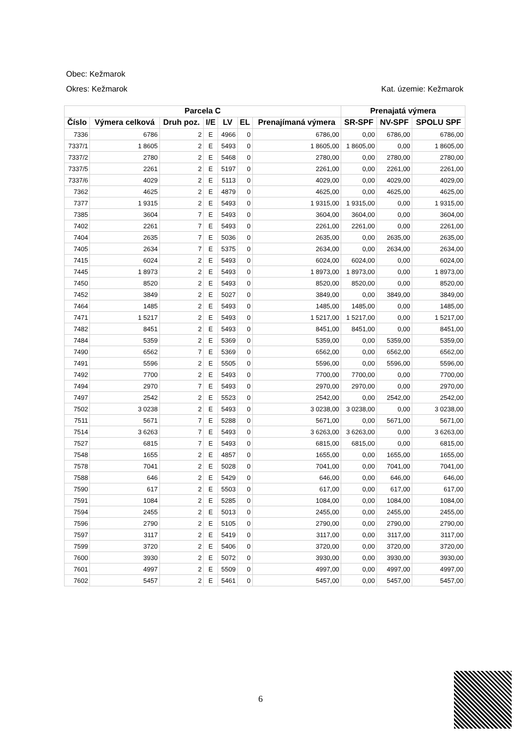Obec: Kežmarok
Okres: Kežmarok Kat. územie: Kežmarok
| Parcela C | | | | | | | Prenajatá výmera | | |
| --- | --- | --- | --- | --- | --- | --- | --- | --- | --- |
| Číslo | Výmera celková | Druh poz. | I/E | LV | EL | Prenajímaná výmera | SR-SPF | NV-SPF | SPOLU SPF |
| 7336 | 6786 | 2 | E | 4966 | 0 | 6786,00 | 0,00 | 6786,00 | 6786,00 |
| 7337/1 | 1 8605 | 2 | E | 5493 | 0 | 1 8605,00 | 1 8605,00 | 0,00 | 1 8605,00 |
| 7337/2 | 2780 | 2 | E | 5468 | 0 | 2780,00 | 0,00 | 2780,00 | 2780,00 |
| 7337/5 | 2261 | 2 | E | 5197 | 0 | 2261,00 | 0,00 | 2261,00 | 2261,00 |
| 7337/6 | 4029 | 2 | E | 5113 | 0 | 4029,00 | 0,00 | 4029,00 | 4029,00 |
| 7362 | 4625 | 2 | E | 4879 | 0 | 4625,00 | 0,00 | 4625,00 | 4625,00 |
| 7377 | 1 9315 | 2 | E | 5493 | 0 | 1 9315,00 | 1 9315,00 | 0,00 | 1 9315,00 |
| 7385 | 3604 | 7 | E | 5493 | 0 | 3604,00 | 3604,00 | 0,00 | 3604,00 |
| 7402 | 2261 | 7 | E | 5493 | 0 | 2261,00 | 2261,00 | 0,00 | 2261,00 |
| 7404 | 2635 | 7 | E | 5036 | 0 | 2635,00 | 0,00 | 2635,00 | 2635,00 |
| 7405 | 2634 | 7 | E | 5375 | 0 | 2634,00 | 0,00 | 2634,00 | 2634,00 |
| 7415 | 6024 | 2 | E | 5493 | 0 | 6024,00 | 6024,00 | 0,00 | 6024,00 |
| 7445 | 1 8973 | 2 | E | 5493 | 0 | 1 8973,00 | 1 8973,00 | 0,00 | 1 8973,00 |
| 7450 | 8520 | 2 | E | 5493 | 0 | 8520,00 | 8520,00 | 0,00 | 8520,00 |
| 7452 | 3849 | 2 | E | 5027 | 0 | 3849,00 | 0,00 | 3849,00 | 3849,00 |
| 7464 | 1485 | 2 | E | 5493 | 0 | 1485,00 | 1485,00 | 0,00 | 1485,00 |
| 7471 | 1 5217 | 2 | E | 5493 | 0 | 1 5217,00 | 1 5217,00 | 0,00 | 1 5217,00 |
| 7482 | 8451 | 2 | E | 5493 | 0 | 8451,00 | 8451,00 | 0,00 | 8451,00 |
| 7484 | 5359 | 2 | E | 5369 | 0 | 5359,00 | 0,00 | 5359,00 | 5359,00 |
| 7490 | 6562 | 7 | E | 5369 | 0 | 6562,00 | 0,00 | 6562,00 | 6562,00 |
| 7491 | 5596 | 2 | E | 5505 | 0 | 5596,00 | 0,00 | 5596,00 | 5596,00 |
| 7492 | 7700 | 2 | E | 5493 | 0 | 7700,00 | 7700,00 | 0,00 | 7700,00 |
| 7494 | 2970 | 7 | E | 5493 | 0 | 2970,00 | 2970,00 | 0,00 | 2970,00 |
| 7497 | 2542 | 2 | E | 5523 | 0 | 2542,00 | 0,00 | 2542,00 | 2542,00 |
| 7502 | 3 0238 | 2 | E | 5493 | 0 | 3 0238,00 | 3 0238,00 | 0,00 | 3 0238,00 |
| 7511 | 5671 | 7 | E | 5288 | 0 | 5671,00 | 0,00 | 5671,00 | 5671,00 |
| 7514 | 3 6263 | 7 | E | 5493 | 0 | 3 6263,00 | 3 6263,00 | 0,00 | 3 6263,00 |
| 7527 | 6815 | 7 | E | 5493 | 0 | 6815,00 | 6815,00 | 0,00 | 6815,00 |
| 7548 | 1655 | 2 | E | 4857 | 0 | 1655,00 | 0,00 | 1655,00 | 1655,00 |
| 7578 | 7041 | 2 | E | 5028 | 0 | 7041,00 | 0,00 | 7041,00 | 7041,00 |
| 7588 | 646 | 2 | E | 5429 | 0 | 646,00 | 0,00 | 646,00 | 646,00 |
| 7590 | 617 | 2 | E | 5503 | 0 | 617,00 | 0,00 | 617,00 | 617,00 |
| 7591 | 1084 | 2 | E | 5285 | 0 | 1084,00 | 0,00 | 1084,00 | 1084,00 |
| 7594 | 2455 | 2 | E | 5013 | 0 | 2455,00 | 0,00 | 2455,00 | 2455,00 |
| 7596 | 2790 | 2 | E | 5105 | 0 | 2790,00 | 0,00 | 2790,00 | 2790,00 |
| 7597 | 3117 | 2 | E | 5419 | 0 | 3117,00 | 0,00 | 3117,00 | 3117,00 |
| 7599 | 3720 | 2 | E | 5406 | 0 | 3720,00 | 0,00 | 3720,00 | 3720,00 |
| 7600 | 3930 | 2 | E | 5072 | 0 | 3930,00 | 0,00 | 3930,00 | 3930,00 |
| 7601 | 4997 | 2 | E | 5509 | 0 | 4997,00 | 0,00 | 4997,00 | 4997,00 |
| 7602 | 5457 | 2 | E | 5461 | 0 | 5457,00 | 0,00 | 5457,00 | 5457,00 |
6